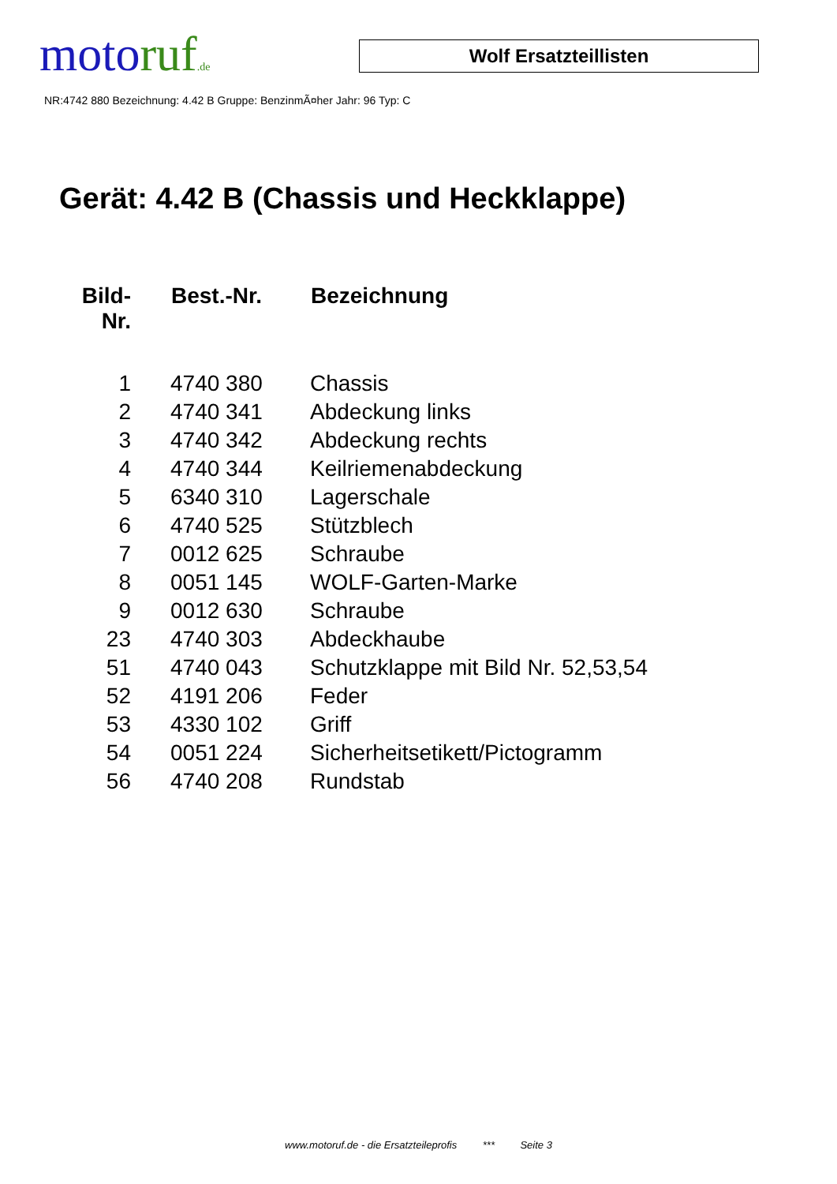moto ruf.de
Wolf Ersatzteillisten
NR:4742 880 Bezeichnung: 4.42 B Gruppe: BenzinmÃ¤her Jahr: 96 Typ: C
Gerät: 4.42 B (Chassis und Heckklappe)
| Bild- Nr. | Best.-Nr. | Bezeichnung |
| --- | --- | --- |
| 1 | 4740 380 | Chassis |
| 2 | 4740 341 | Abdeckung links |
| 3 | 4740 342 | Abdeckung rechts |
| 4 | 4740 344 | Keilriemenabdeckung |
| 5 | 6340 310 | Lagerschale |
| 6 | 4740 525 | Stützblech |
| 7 | 0012 625 | Schraube |
| 8 | 0051 145 | WOLF-Garten-Marke |
| 9 | 0012 630 | Schraube |
| 23 | 4740 303 | Abdeckhaube |
| 51 | 4740 043 | Schutzklappe mit Bild Nr. 52,53,54 |
| 52 | 4191 206 | Feder |
| 53 | 4330 102 | Griff |
| 54 | 0051 224 | Sicherheitsetikett/Pictogramm |
| 56 | 4740 208 | Rundstab |
www.motoruf.de - die Ersatzteileprofis *** Seite 3